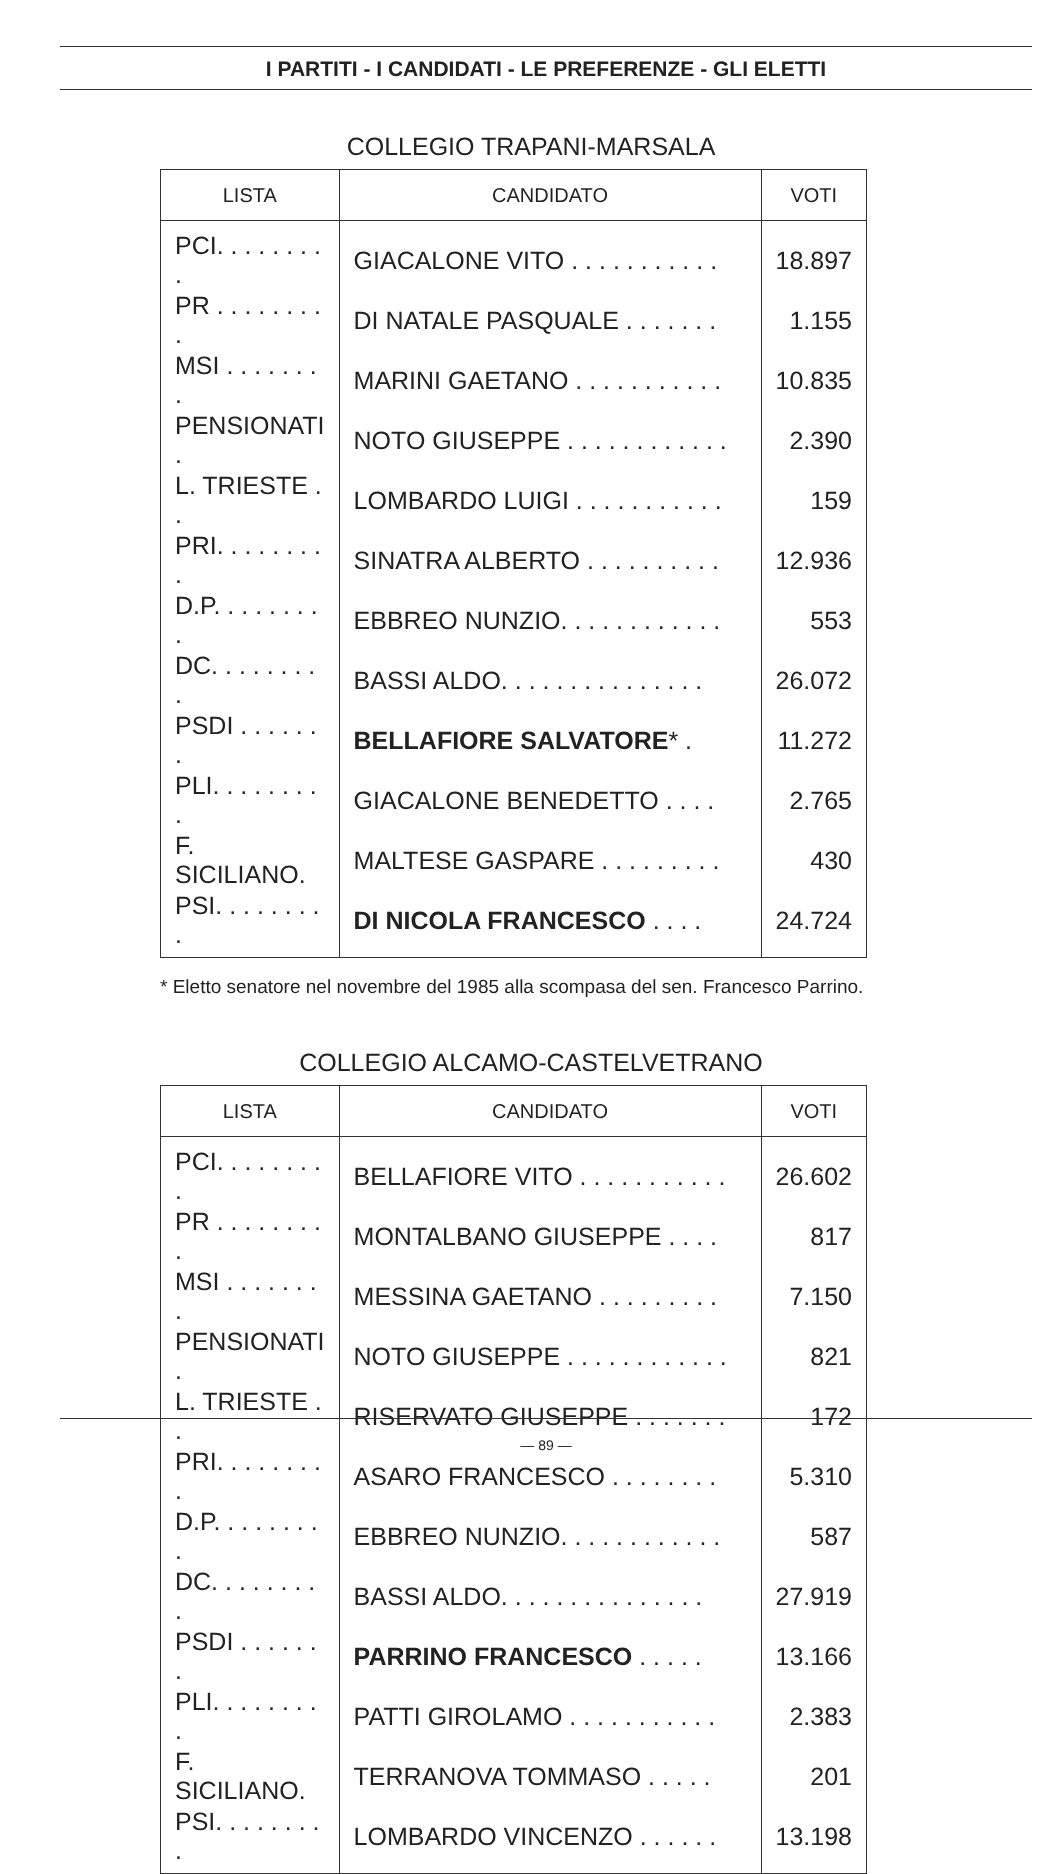I PARTITI - I CANDIDATI - LE PREFERENZE - GLI ELETTI
COLLEGIO TRAPANI-MARSALA
| LISTA | CANDIDATO | VOTI |
| --- | --- | --- |
| PCI. . . . . . . . . | GIACALONE VITO . . . . . . . . . . . | 18.897 |
| PR . . . . . . . . . | DI NATALE PASQUALE . . . . . . . | 1.155 |
| MSI . . . . . . . . | MARINI GAETANO . . . . . . . . . . . | 10.835 |
| PENSIONATI . | NOTO GIUSEPPE . . . . . . . . . . . . | 2.390 |
| L. TRIESTE . . | LOMBARDO LUIGI . . . . . . . . . . . | 159 |
| PRI. . . . . . . . . | SINATRA ALBERTO . . . . . . . . . . | 12.936 |
| D.P. . . . . . . . . | EBBREO NUNZIO. . . . . . . . . . . . | 553 |
| DC. . . . . . . . . | BASSI ALDO. . . . . . . . . . . . . . . | 26.072 |
| PSDI . . . . . . . | BELLAFIORE SALVATORE * . | 11.272 |
| PLI. . . . . . . . . | GIACALONE BENEDETTO . . . . | 2.765 |
| F. SICILIANO. | MALTESE GASPARE . . . . . . . . . | 430 |
| PSI. . . . . . . . . | DI NICOLA FRANCESCO . . . . | 24.724 |
* Eletto senatore nel novembre del 1985 alla scompasa del sen. Francesco Parrino.
COLLEGIO ALCAMO-CASTELVETRANO
| LISTA | CANDIDATO | VOTI |
| --- | --- | --- |
| PCI. . . . . . . . . | BELLAFIORE VITO . . . . . . . . . . . | 26.602 |
| PR . . . . . . . . . | MONTALBANO GIUSEPPE . . . . | 817 |
| MSI . . . . . . . . | MESSINA GAETANO . . . . . . . . . | 7.150 |
| PENSIONATI . | NOTO GIUSEPPE . . . . . . . . . . . . | 821 |
| L. TRIESTE . . | RISERVATO GIUSEPPE . . . . . . . | 172 |
| PRI. . . . . . . . . | ASARO FRANCESCO . . . . . . . . | 5.310 |
| D.P. . . . . . . . . | EBBREO NUNZIO. . . . . . . . . . . . | 587 |
| DC. . . . . . . . . | BASSI ALDO. . . . . . . . . . . . . . . | 27.919 |
| PSDI . . . . . . . | PARRINO FRANCESCO . . . . . | 13.166 |
| PLI. . . . . . . . . | PATTI GIROLAMO . . . . . . . . . . . | 2.383 |
| F. SICILIANO. | TERRANOVA TOMMASO . . . . . | 201 |
| PSI. . . . . . . . . | LOMBARDO VINCENZO . . . . . . | 13.198 |
— 89 —